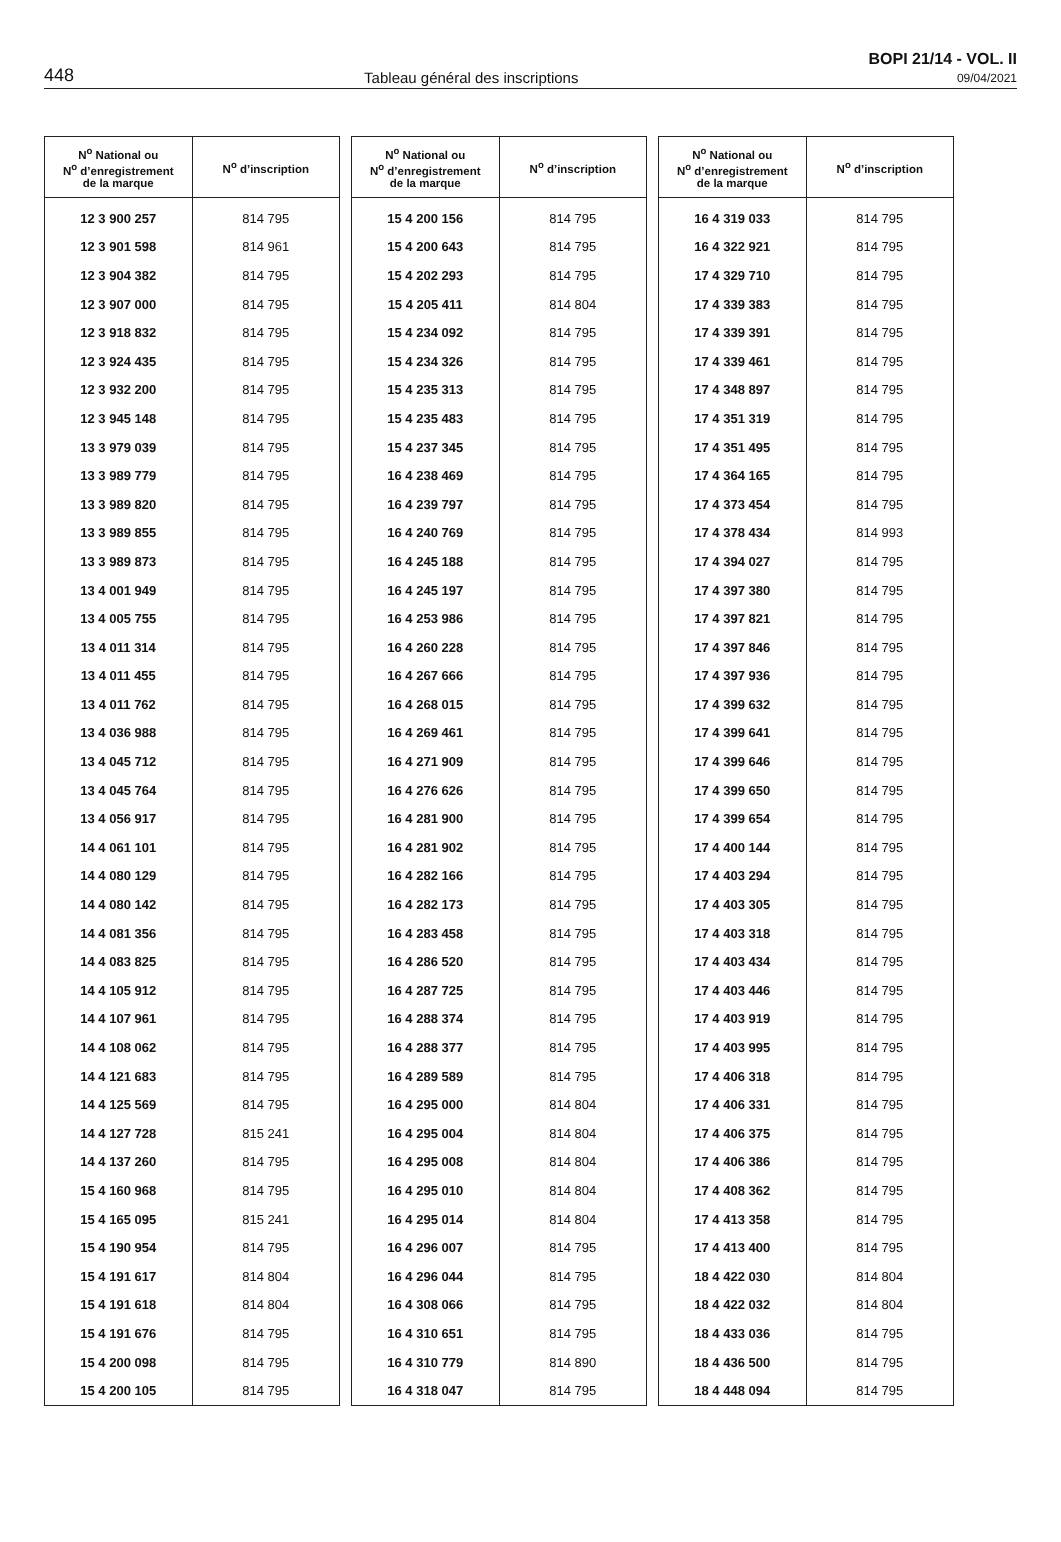448 Tableau général des inscriptions
BOPI 21/14 - VOL. II
09/04/2021
| N<sup>o</sup> National ou N<sup>o</sup> d’enregistrement de la marque | N<sup>o</sup> d’inscription |
| --- | --- |
| 12 3 900 257 | 814 795 |
| 12 3 901 598 | 814 961 |
| 12 3 904 382 | 814 795 |
| 12 3 907 000 | 814 795 |
| 12 3 918 832 | 814 795 |
| 12 3 924 435 | 814 795 |
| 12 3 932 200 | 814 795 |
| 12 3 945 148 | 814 795 |
| 13 3 979 039 | 814 795 |
| 13 3 989 779 | 814 795 |
| 13 3 989 820 | 814 795 |
| 13 3 989 855 | 814 795 |
| 13 3 989 873 | 814 795 |
| 13 4 001 949 | 814 795 |
| 13 4 005 755 | 814 795 |
| 13 4 011 314 | 814 795 |
| 13 4 011 455 | 814 795 |
| 13 4 011 762 | 814 795 |
| 13 4 036 988 | 814 795 |
| 13 4 045 712 | 814 795 |
| 13 4 045 764 | 814 795 |
| 13 4 056 917 | 814 795 |
| 14 4 061 101 | 814 795 |
| 14 4 080 129 | 814 795 |
| 14 4 080 142 | 814 795 |
| 14 4 081 356 | 814 795 |
| 14 4 083 825 | 814 795 |
| 14 4 105 912 | 814 795 |
| 14 4 107 961 | 814 795 |
| 14 4 108 062 | 814 795 |
| 14 4 121 683 | 814 795 |
| 14 4 125 569 | 814 795 |
| 14 4 127 728 | 815 241 |
| 14 4 137 260 | 814 795 |
| 15 4 160 968 | 814 795 |
| 15 4 165 095 | 815 241 |
| 15 4 190 954 | 814 795 |
| 15 4 191 617 | 814 804 |
| 15 4 191 618 | 814 804 |
| 15 4 191 676 | 814 795 |
| 15 4 200 098 | 814 795 |
| 15 4 200 105 | 814 795 |
| N<sup>o</sup> National ou N<sup>o</sup> d’enregistrement de la marque | N<sup>o</sup> d’inscription |
| --- | --- |
| 15 4 200 156 | 814 795 |
| 15 4 200 643 | 814 795 |
| 15 4 202 293 | 814 795 |
| 15 4 205 411 | 814 804 |
| 15 4 234 092 | 814 795 |
| 15 4 234 326 | 814 795 |
| 15 4 235 313 | 814 795 |
| 15 4 235 483 | 814 795 |
| 15 4 237 345 | 814 795 |
| 16 4 238 469 | 814 795 |
| 16 4 239 797 | 814 795 |
| 16 4 240 769 | 814 795 |
| 16 4 245 188 | 814 795 |
| 16 4 245 197 | 814 795 |
| 16 4 253 986 | 814 795 |
| 16 4 260 228 | 814 795 |
| 16 4 267 666 | 814 795 |
| 16 4 268 015 | 814 795 |
| 16 4 269 461 | 814 795 |
| 16 4 271 909 | 814 795 |
| 16 4 276 626 | 814 795 |
| 16 4 281 900 | 814 795 |
| 16 4 281 902 | 814 795 |
| 16 4 282 166 | 814 795 |
| 16 4 282 173 | 814 795 |
| 16 4 283 458 | 814 795 |
| 16 4 286 520 | 814 795 |
| 16 4 287 725 | 814 795 |
| 16 4 288 374 | 814 795 |
| 16 4 288 377 | 814 795 |
| 16 4 289 589 | 814 795 |
| 16 4 295 000 | 814 804 |
| 16 4 295 004 | 814 804 |
| 16 4 295 008 | 814 804 |
| 16 4 295 010 | 814 804 |
| 16 4 295 014 | 814 804 |
| 16 4 296 007 | 814 795 |
| 16 4 296 044 | 814 795 |
| 16 4 308 066 | 814 795 |
| 16 4 310 651 | 814 795 |
| 16 4 310 779 | 814 890 |
| 16 4 318 047 | 814 795 |
| N<sup>o</sup> National ou N<sup>o</sup> d’enregistrement de la marque | N<sup>o</sup> d’inscription |
| --- | --- |
| 16 4 319 033 | 814 795 |
| 16 4 322 921 | 814 795 |
| 17 4 329 710 | 814 795 |
| 17 4 339 383 | 814 795 |
| 17 4 339 391 | 814 795 |
| 17 4 339 461 | 814 795 |
| 17 4 348 897 | 814 795 |
| 17 4 351 319 | 814 795 |
| 17 4 351 495 | 814 795 |
| 17 4 364 165 | 814 795 |
| 17 4 373 454 | 814 795 |
| 17 4 378 434 | 814 993 |
| 17 4 394 027 | 814 795 |
| 17 4 397 380 | 814 795 |
| 17 4 397 821 | 814 795 |
| 17 4 397 846 | 814 795 |
| 17 4 397 936 | 814 795 |
| 17 4 399 632 | 814 795 |
| 17 4 399 641 | 814 795 |
| 17 4 399 646 | 814 795 |
| 17 4 399 650 | 814 795 |
| 17 4 399 654 | 814 795 |
| 17 4 400 144 | 814 795 |
| 17 4 403 294 | 814 795 |
| 17 4 403 305 | 814 795 |
| 17 4 403 318 | 814 795 |
| 17 4 403 434 | 814 795 |
| 17 4 403 446 | 814 795 |
| 17 4 403 919 | 814 795 |
| 17 4 403 995 | 814 795 |
| 17 4 406 318 | 814 795 |
| 17 4 406 331 | 814 795 |
| 17 4 406 375 | 814 795 |
| 17 4 406 386 | 814 795 |
| 17 4 408 362 | 814 795 |
| 17 4 413 358 | 814 795 |
| 17 4 413 400 | 814 795 |
| 18 4 422 030 | 814 804 |
| 18 4 422 032 | 814 804 |
| 18 4 433 036 | 814 795 |
| 18 4 436 500 | 814 795 |
| 18 4 448 094 | 814 795 |